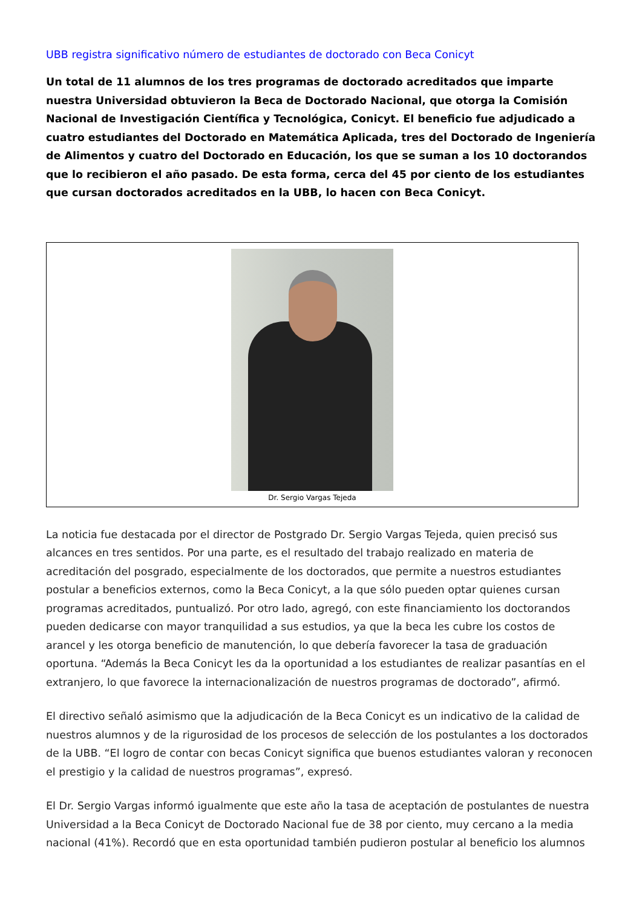UBB registra significativo número de estudiantes de doctorado con Beca Conicyt
Un total de 11 alumnos de los tres programas de doctorado acreditados que imparte nuestra Universidad obtuvieron la Beca de Doctorado Nacional, que otorga la Comisión Nacional de Investigación Científica y Tecnológica, Conicyt. El beneficio fue adjudicado a cuatro estudiantes del Doctorado en Matemática Aplicada, tres del Doctorado de Ingeniería de Alimentos y cuatro del Doctorado en Educación, los que se suman a los 10 doctorandos que lo recibieron el año pasado. De esta forma, cerca del 45 por ciento de los estudiantes que cursan doctorados acreditados en la UBB, lo hacen con Beca Conicyt.
Dr. Sergio Vargas Tejeda
La noticia fue destacada por el director de Postgrado Dr. Sergio Vargas Tejeda, quien precisó sus alcances en tres sentidos. Por una parte, es el resultado del trabajo realizado en materia de acreditación del posgrado, especialmente de los doctorados, que permite a nuestros estudiantes postular a beneficios externos, como la Beca Conicyt, a la que sólo pueden optar quienes cursan programas acreditados, puntualizó. Por otro lado, agregó, con este financiamiento los doctorandos pueden dedicarse con mayor tranquilidad a sus estudios, ya que la beca les cubre los costos de arancel y les otorga beneficio de manutención, lo que debería favorecer la tasa de graduación oportuna. “Además la Beca Conicyt les da la oportunidad a los estudiantes de realizar pasantías en el extranjero, lo que favorece la internacionalización de nuestros programas de doctorado”, afirmó.
El directivo señaló asimismo que la adjudicación de la Beca Conicyt es un indicativo de la calidad de nuestros alumnos y de la rigurosidad de los procesos de selección de los postulantes a los doctorados de la UBB. “El logro de contar con becas Conicyt significa que buenos estudiantes valoran y reconocen el prestigio y la calidad de nuestros programas”, expresó.
El Dr. Sergio Vargas informó igualmente que este año la tasa de aceptación de postulantes de nuestra Universidad a la Beca Conicyt de Doctorado Nacional fue de 38 por ciento, muy cercano a la media nacional (41%). Recordó que en esta oportunidad también pudieron postular al beneficio los alumnos